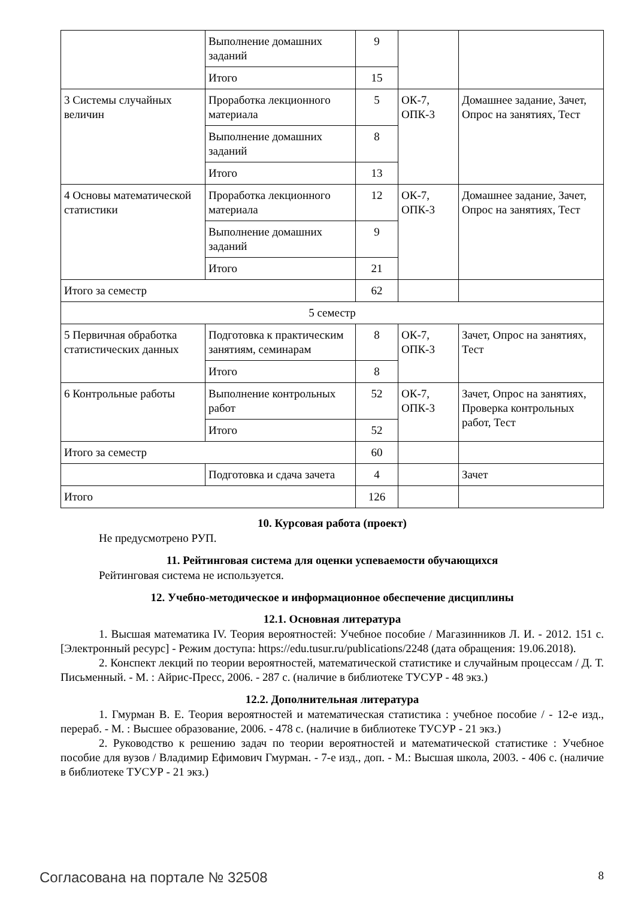| | Выполнение домашних заданий | 9 | | |
| | Итого | 15 | | |
| 3 Системы случайных величин | Проработка лекционного материала | 5 | ОК-7, ОПК-3 | Домашнее задание, Зачет, Опрос на занятиях, Тест |
| | Выполнение домашних заданий | 8 | | |
| | Итого | 13 | | |
| 4 Основы математической статистики | Проработка лекционного материала | 12 | ОК-7, ОПК-3 | Домашнее задание, Зачет, Опрос на занятиях, Тест |
| | Выполнение домашних заданий | 9 | | |
| | Итого | 21 | | |
| Итого за семестр | | 62 | | |
| 5 семестр | | | | |
| 5 Первичная обработка статистических данных | Подготовка к практическим занятиям, семинарам | 8 | ОК-7, ОПК-3 | Зачет, Опрос на занятиях, Тест |
| | Итого | 8 | | |
| 6 Контрольные работы | Выполнение контрольных работ | 52 | ОК-7, ОПК-3 | Зачет, Опрос на занятиях, Проверка контрольных работ, Тест |
| | Итого | 52 | | |
| Итого за семестр | | 60 | | |
| | Подготовка и сдача зачета | 4 | | Зачет |
| Итого | | 126 | | |
10. Курсовая работа (проект)
Не предусмотрено РУП.
11. Рейтинговая система для оценки успеваемости обучающихся
Рейтинговая система не используется.
12. Учебно-методическое и информационное обеспечение дисциплины
12.1. Основная литература
1. Высшая математика IV. Теория вероятностей: Учебное пособие / Магазинников Л. И. - 2012. 151 с. [Электронный ресурс] - Режим доступа: https://edu.tusur.ru/publications/2248 (дата обращения: 19.06.2018).
2. Конспект лекций по теории вероятностей, математической статистике и случайным процессам / Д. Т. Письменный. - М. : Айрис-Пресс, 2006. - 287 с. (наличие в библиотеке ТУСУР - 48 экз.)
12.2. Дополнительная литература
1. Гмурман В. Е. Теория вероятностей и математическая статистика : учебное пособие / - 12-е изд., перераб. - М. : Высшее образование, 2006. - 478 с. (наличие в библиотеке ТУСУР - 21 экз.)
2. Руководство к решению задач по теории вероятностей и математической статистике : Учебное пособие для вузов / Владимир Ефимович Гмурман. - 7-е изд., доп. - М.: Высшая школа, 2003. - 406 с. (наличие в библиотеке ТУСУР - 21 экз.)
Согласована на портале № 32508 8